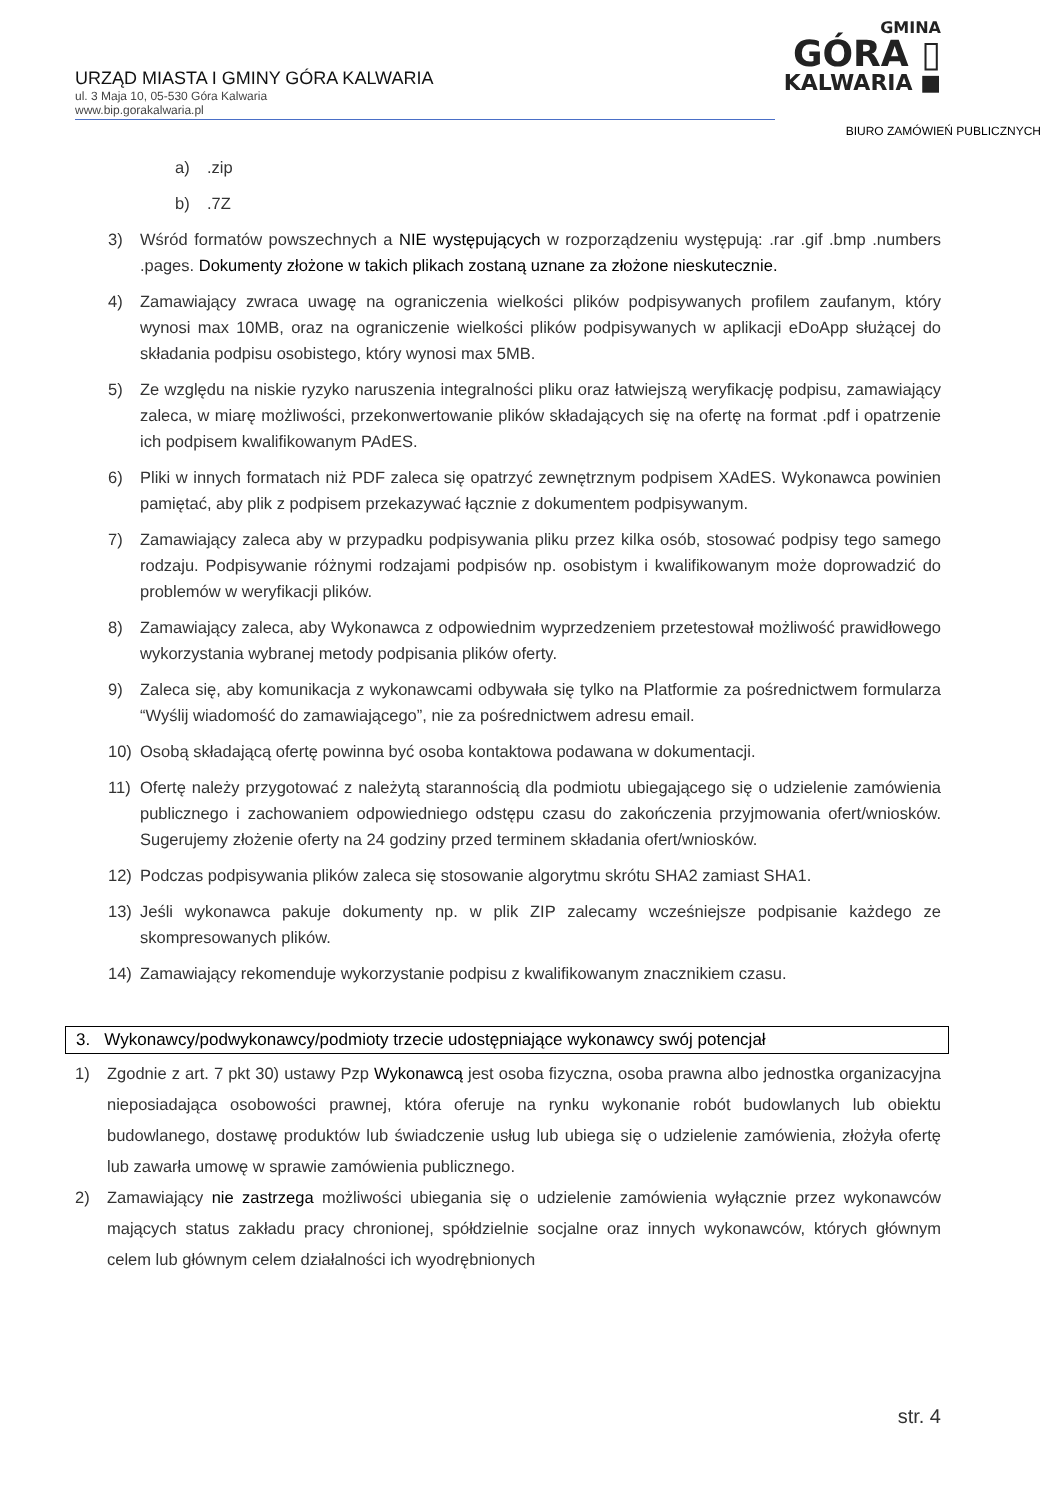URZĄD MIASTA I GMINY GÓRA KALWARIA
ul. 3 Maja 10, 05-530 Góra Kalwaria
www.bip.gorakalwaria.pl
GMINA
GÓRA ▯
KALWARIA ■
BIURO ZAMÓWIEŃ PUBLICZNYCH
a).zip
b).7Z
3) Wśród formatów powszechnych a NIE występujących w rozporządzeniu występują: .rar .gif .bmp .numbers .pages. Dokumenty złożone w takich plikach zostaną uznane za złożone nieskutecznie.
4) Zamawiający zwraca uwagę na ograniczenia wielkości plików podpisywanych profilem zaufanym, który wynosi max 10MB, oraz na ograniczenie wielkości plików podpisywanych w aplikacji eDoApp służącej do składania podpisu osobistego, który wynosi max 5MB.
5) Ze względu na niskie ryzyko naruszenia integralności pliku oraz łatwiejszą weryfikację podpisu, zamawiający zaleca, w miarę możliwości, przekonwertowanie plików składających się na ofertę na format .pdf i opatrzenie ich podpisem kwalifikowanym PAdES.
6) Pliki w innych formatach niż PDF zaleca się opatrzyć zewnętrznym podpisem XAdES. Wykonawca powinien pamiętać, aby plik z podpisem przekazywać łącznie z dokumentem podpisywanym.
7) Zamawiający zaleca aby w przypadku podpisywania pliku przez kilka osób, stosować podpisy tego samego rodzaju. Podpisywanie różnymi rodzajami podpisów np. osobistym i kwalifikowanym może doprowadzić do problemów w weryfikacji plików.
8) Zamawiający zaleca, aby Wykonawca z odpowiednim wyprzedzeniem przetestował możliwość prawidłowego wykorzystania wybranej metody podpisania plików oferty.
9) Zaleca się, aby komunikacja z wykonawcami odbywała się tylko na Platformie za pośrednictwem formularza “Wyślij wiadomość do zamawiającego”, nie za pośrednictwem adresu email.
10) Osobą składającą ofertę powinna być osoba kontaktowa podawana w dokumentacji.
11) Ofertę należy przygotować z należytą starannością dla podmiotu ubiegającego się o udzielenie zamówienia publicznego i zachowaniem odpowiedniego odstępu czasu do zakończenia przyjmowania ofert/wniosków. Sugerujemy złożenie oferty na 24 godziny przed terminem składania ofert/wniosków.
12) Podczas podpisywania plików zaleca się stosowanie algorytmu skrótu SHA2 zamiast SHA1.
13) Jeśli wykonawca pakuje dokumenty np. w plik ZIP zalecamy wcześniejsze podpisanie każdego ze skompresowanych plików.
14) Zamawiający rekomenduje wykorzystanie podpisu z kwalifikowanym znacznikiem czasu.
3. Wykonawcy/podwykonawcy/podmioty trzecie udostępniające wykonawcy swój potencjał
1) Zgodnie z art. 7 pkt 30) ustawy Pzp Wykonawcą jest osoba fizyczna, osoba prawna albo jednostka organizacyjna nieposiadająca osobowości prawnej, która oferuje na rynku wykonanie robót budowlanych lub obiektu budowlanego, dostawę produktów lub świadczenie usług lub ubiega się o udzielenie zamówienia, złożyła ofertę lub zawarła umowę w sprawie zamówienia publicznego.
2) Zamawiający nie zastrzega możliwości ubiegania się o udzielenie zamówienia wyłącznie przez wykonawców mających status zakładu pracy chronionej, spółdzielnie socjalne oraz innych wykonawców, których głównym celem lub głównym celem działalności ich wyodrębnionych
str. 4